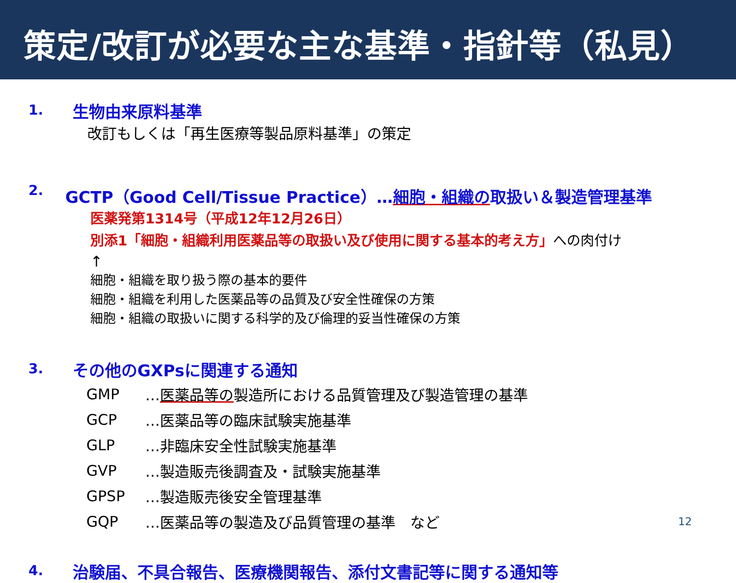策定/改訂が必要な主な基準・指針等（私見）
1. 生物由来原料基準
改訂もしくは「再生医療等製品原料基準」の策定
2. GCTP（Good Cell/Tissue Practice）…細胞・組織の取扱い＆製造管理基準
医薬発第1314号（平成12年12月26日）
別添1「細胞・組織利用医薬品等の取扱い及び使用に関する基本的考え方」への肉付け
↑
細胞・組織を取り扱う際の基本的要件
細胞・組織を利用した医薬品等の品質及び安全性確保の方策
細胞・組織の取扱いに関する科学的及び倫理的妥当性確保の方策
3. その他のGXPsに関連する通知
| GMP | … 医薬品等の 製造所における品質管理及び製造管理の基準 |
| GCP | …医薬品等の臨床試験実施基準 |
| GLP | …非臨床安全性試験実施基準 |
| GVP | …製造販売後調査及・試験実施基準 |
| GPSP | …製造販売後安全管理基準 |
| GQP | …医薬品等の製造及び品質管理の基準 など |
4. 治験届、不具合報告、医療機関報告、添付文書記等に関する通知等
12